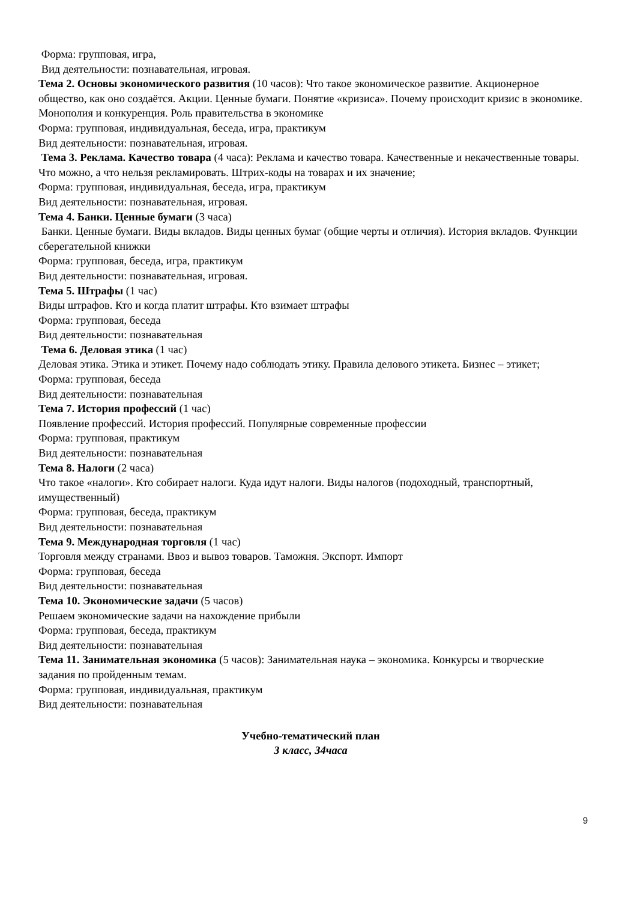Форма: групповая, игра,
Вид деятельности: познавательная, игровая.
Тема 2. Основы экономического развития (10 часов): Что такое экономическое развитие. Акционерное общество, как оно создаётся. Акции. Ценные бумаги. Понятие «кризиса». Почему происходит кризис в экономике. Монополия и конкуренция. Роль правительства в экономике
Форма: групповая, индивидуальная, беседа, игра, практикум
Вид деятельности: познавательная, игровая.
Тема 3. Реклама. Качество товара (4 часа): Реклама и качество товара. Качественные и некачественные товары. Что можно, а что нельзя рекламировать. Штрих-коды на товарах и их значение;
Форма: групповая, индивидуальная, беседа, игра, практикум
Вид деятельности: познавательная, игровая.
Тема 4. Банки. Ценные бумаги (3 часа)
Банки. Ценные бумаги. Виды вкладов. Виды ценных бумаг (общие черты и отличия). История вкладов. Функции сберегательной книжки
Форма: групповая, беседа, игра, практикум
Вид деятельности: познавательная, игровая.
Тема 5. Штрафы (1 час)
Виды штрафов. Кто и когда платит штрафы. Кто взимает штрафы
Форма: групповая, беседа
Вид деятельности: познавательная
Тема 6. Деловая этика (1 час)
Деловая этика. Этика и этикет. Почему надо соблюдать этику. Правила делового этикета. Бизнес – этикет;
Форма: групповая, беседа
Вид деятельности: познавательная
Тема 7. История профессий (1 час)
Появление профессий. История профессий. Популярные современные профессии
Форма: групповая, практикум
Вид деятельности: познавательная
Тема 8. Налоги (2 часа)
Что такое «налоги». Кто собирает налоги. Куда идут налоги. Виды налогов (подоходный, транспортный, имущественный)
Форма: групповая, беседа, практикум
Вид деятельности: познавательная
Тема 9. Международная торговля (1 час)
Торговля между странами. Ввоз и вывоз товаров. Таможня. Экспорт. Импорт
Форма: групповая, беседа
Вид деятельности: познавательная
Тема 10. Экономические задачи (5 часов)
Решаем экономические задачи на нахождение прибыли
Форма: групповая, беседа, практикум
Вид деятельности: познавательная
Тема 11. Занимательная экономика (5 часов): Занимательная наука – экономика. Конкурсы и творческие задания по пройденным темам.
Форма: групповая, индивидуальная, практикум
Вид деятельности: познавательная
Учебно-тематический план
3 класс, 34часа
9